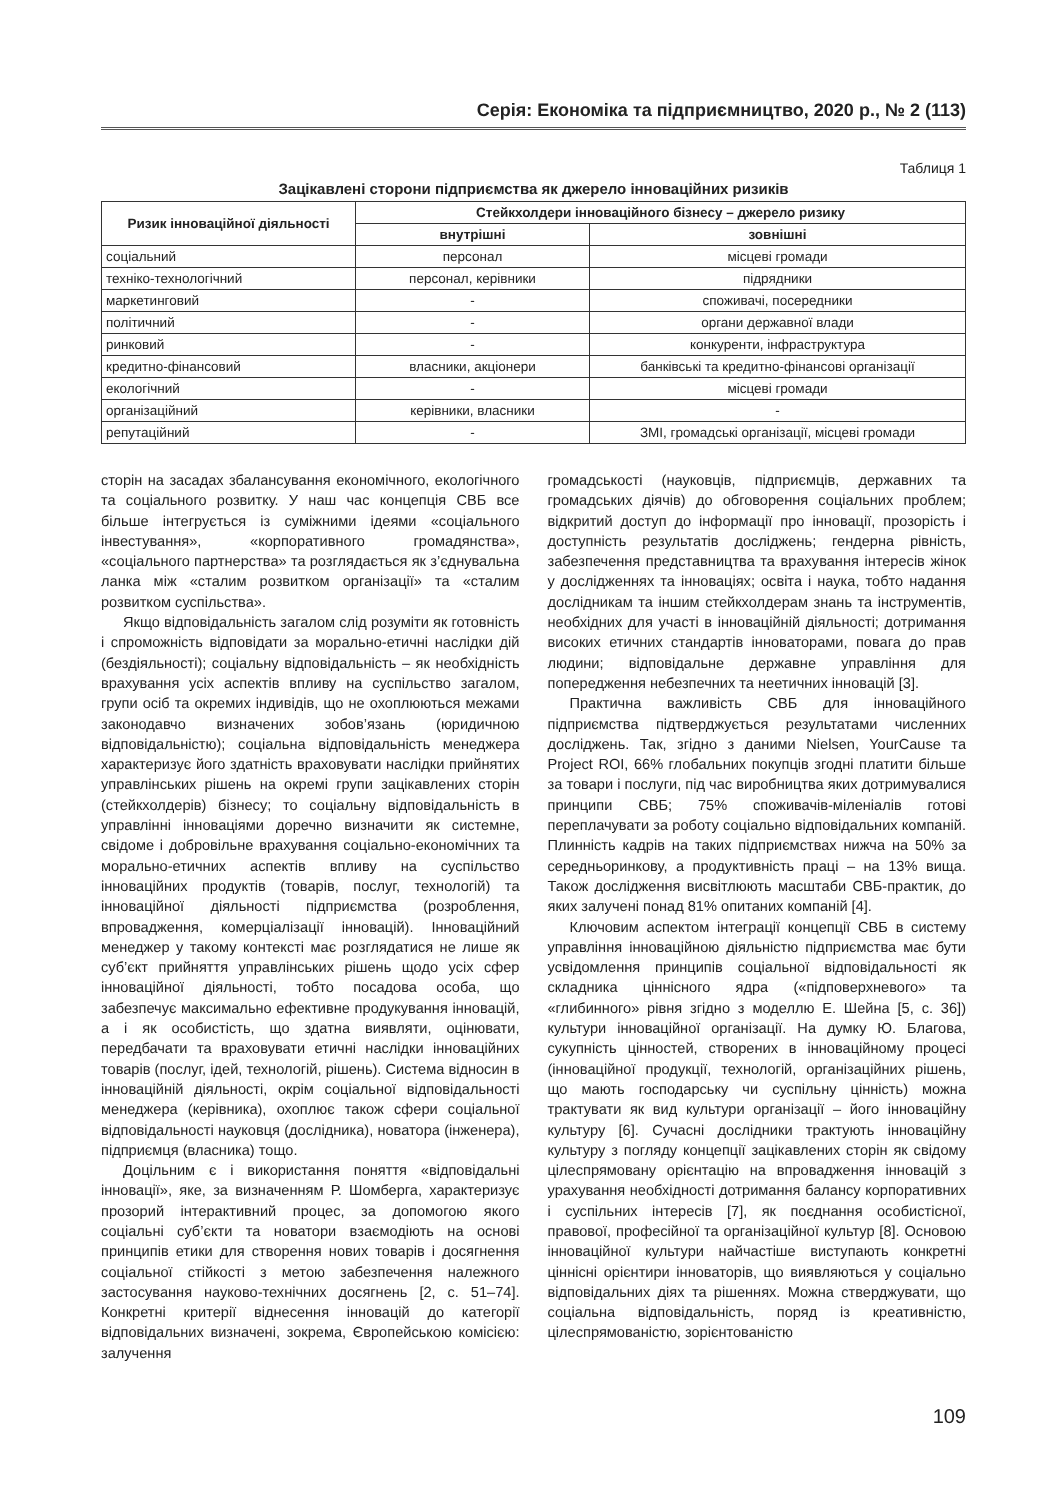Серія: Економіка та підприємництво, 2020 р., № 2 (113)
Таблиця 1
Зацікавлені сторони підприємства як джерело інноваційних ризиків
| Ризик інноваційної діяльності | Стейкхолдери інноваційного бізнесу – джерело ризику | |
| --- | --- | --- |
| | внутрішні | зовнішні |
| соціальний | персонал | місцеві громади |
| техніко-технологічний | персонал, керівники | підрядники |
| маркетинговий | - | споживачі, посередники |
| політичний | - | органи державної влади |
| ринковий | - | конкуренти, інфраструктура |
| кредитно-фінансовий | власники, акціонери | банківські та кредитно-фінансові організації |
| екологічний | - | місцеві громади |
| організаційний | керівники, власники | - |
| репутаційний | - | ЗМІ, громадські організації, місцеві громади |
сторін на засадах збалансування економічного, екологічного та соціального розвитку. У наш час концепція СВБ все більше інтегрується із суміжними ідеями «соціального інвестування», «корпоративного громадянства», «соціального партнерства» та розглядається як з’єднувальна ланка між «сталим розвитком організації» та «сталим розвитком суспільства».
Якщо відповідальність загалом слід розуміти як готовність і спроможність відповідати за морально-етичні наслідки дій (бездіяльності); соціальну відповідальність – як необхідність врахування усіх аспектів впливу на суспільство загалом, групи осіб та окремих індивідів, що не охоплюються межами законодавчо визначених зобов’язань (юридичною відповідальністю); соціальна відповідальність менеджера характеризує його здатність враховувати наслідки прийнятих управлінських рішень на окремі групи зацікавлених сторін (стейкхолдерів) бізнесу; то соціальну відповідальність в управлінні інноваціями доречно визначити як системне, свідоме і добровільне врахування соціально-економічних та морально-етичних аспектів впливу на суспільство інноваційних продуктів (товарів, послуг, технологій) та інноваційної діяльності підприємства (розроблення, впровадження, комерціалізації інновацій). Інноваційний менеджер у такому контексті має розглядатися не лише як суб’єкт прийняття управлінських рішень щодо усіх сфер інноваційної діяльності, тобто посадова особа, що забезпечує максимально ефективне продукування інновацій, а і як особистість, що здатна виявляти, оцінювати, передбачати та враховувати етичні наслідки інноваційних товарів (послуг, ідей, технологій, рішень). Система відносин в інноваційній діяльності, окрім соціальної відповідальності менеджера (керівника), охоплює також сфери соціальної відповідальності науковця (дослідника), новатора (інженера), підприємця (власника) тощо.
Доцільним є і використання поняття «відповідальні інновації», яке, за визначенням Р. Шомберга, характеризує прозорий інтерактивний процес, за допомогою якого соціальні суб’єкти та новатори взаємодіють на основі принципів етики для створення нових товарів і досягнення соціальної стійкості з метою забезпечення належного застосування науково-технічних досягнень [2, с. 51–74]. Конкретні критерії віднесення інновацій до категорії відповідальних визначені, зокрема, Європейською комісією: залучення
громадськості (науковців, підприємців, державних та громадських діячів) до обговорення соціальних проблем; відкритий доступ до інформації про інновації, прозорість і доступність результатів досліджень; гендерна рівність, забезпечення представництва та врахування інтересів жінок у дослідженнях та інноваціях; освіта і наука, тобто надання дослідникам та іншим стейкхолдерам знань та інструментів, необхідних для участі в інноваційній діяльності; дотримання високих етичних стандартів інноваторами, повага до прав людини; відповідальне державне управління для попередження небезпечних та неетичних інновацій [3].
Практична важливість СВБ для інноваційного підприємства підтверджується результатами численних досліджень. Так, згідно з даними Nielsen, YourCause та Project ROI, 66% глобальних покупців згодні платити більше за товари і послуги, під час виробництва яких дотримувалися принципи СВБ; 75% споживачів-міленіалів готові переплачувати за роботу соціально відповідальних компаній. Плинність кадрів на таких підприємствах нижча на 50% за середньоринкову, а продуктивність праці – на 13% вища. Також дослідження висвітлюють масштаби СВБ-практик, до яких залучені понад 81% опитаних компаній [4].
Ключовим аспектом інтеграції концепції СВБ в систему управління інноваційною діяльністю підприємства має бути усвідомлення принципів соціальної відповідальності як складника ціннісного ядра («підповерхневого» та «глибинного» рівня згідно з моделлю Е. Шейна [5, с. 36]) культури інноваційної організації. На думку Ю. Благова, сукупність цінностей, створених в інноваційному процесі (інноваційної продукції, технологій, організаційних рішень, що мають господарську чи суспільну цінність) можна трактувати як вид культури організації – його інноваційну культуру [6]. Сучасні дослідники трактують інноваційну культуру з погляду концепції зацікавлених сторін як свідому цілеспрямовану орієнтацію на впровадження інновацій з урахування необхідності дотримання балансу корпоративних і суспільних інтересів [7], як поєднання особистісної, правової, професійної та організаційної культур [8]. Основою інноваційної культури найчастіше виступають конкретні ціннісні орієнтири інноваторів, що виявляються у соціально відповідальних діях та рішеннях. Можна стверджувати, що соціальна відповідальність, поряд із креативністю, цілеспрямованістю, зорієнтованістю
109